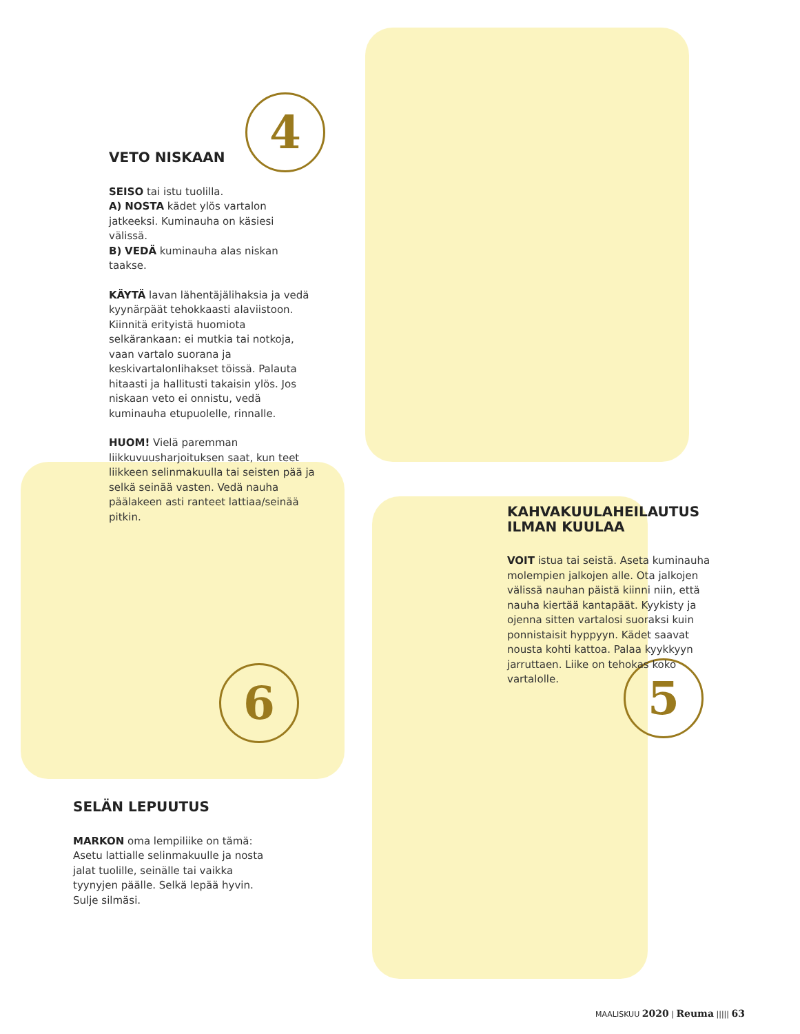4
6 5
VETO NISKAAN
SEISO tai istu tuolilla.
A) NOSTA kädet ylös vartalon jatkeeksi. Kuminauha on käsiesi välissä.
B) VEDÄ kuminauha alas niskan taakse.
KÄYTÄ lavan lähentäjälihaksia ja vedä kyynärpäät tehokkaasti alaviistoon. Kiinnitä erityistä huomiota selkärankaan: ei mutkia tai notkoja, vaan vartalo suorana ja keskivartalonlihakset töissä. Palauta hitaasti ja hallitusti takaisin ylös. Jos niskaan veto ei onnistu, vedä kuminauha etupuolelle, rinnalle.
HUOM! Vielä paremman liikkuvuusharjoituksen saat, kun teet liikkeen selinmakuulla tai seisten pää ja selkä seinää vasten. Vedä nauha päälakeen asti ranteet lattiaa/seinää pitkin.
KAHVAKUULAHEILAUTUS
ILMAN KUULAA
VOIT istua tai seistä. Aseta kuminauha molempien jalkojen alle. Ota jalkojen välissä nauhan päistä kiinni niin, että nauha kiertää kantapäät. Kyykisty ja ojenna sitten vartalosi suoraksi kuin ponnistaisit hyppyyn. Kädet saavat nousta kohti kattoa. Palaa kyykkyyn jarruttaen. Liike on tehokas koko vartalolle.
SELÄN LEPUUTUS
MARKON oma lempiliike on tämä: Asetu lattialle selinmakuulle ja nosta jalat tuolille, seinälle tai vaikka tyynyjen päälle. Selkä lepää hyvin. Sulje silmäsi.
MAALISKUU 2020 | Reuma ||||| 63